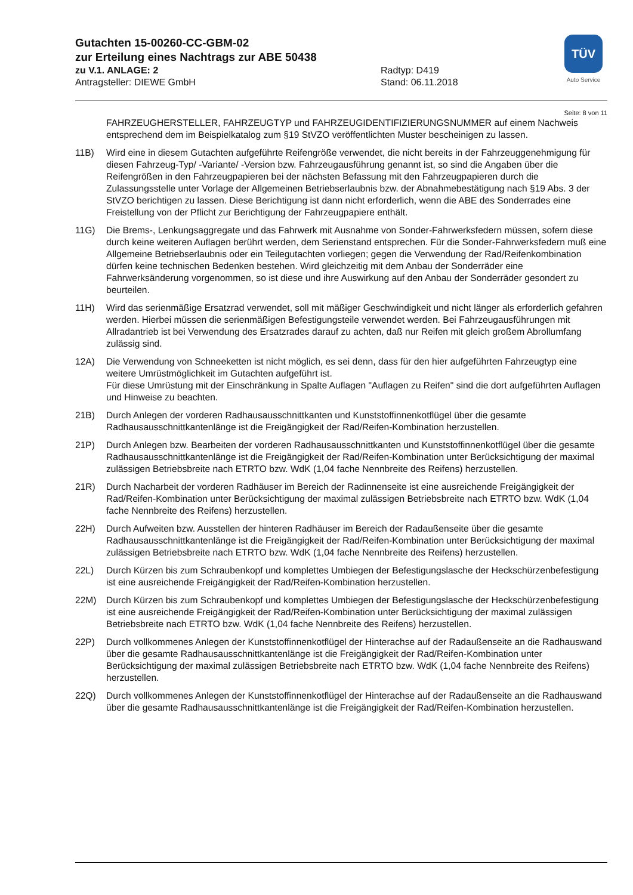Gutachten 15-00260-CC-GBM-02
zur Erteilung eines Nachtrags zur ABE 50438
zu V.1. ANLAGE: 2 Radtyp: D419
Antragsteller: DIEWE GmbH Stand: 06.11.2018
TÜV
Auto Service
Seite: 8 von 11
FAHRZEUGHERSTELLER, FAHRZEUGTYP und FAHRZEUGIDENTIFIZIERUNGSNUMMER auf einem Nachweis entsprechend dem im Beispielkatalog zum §19 StVZO veröffentlichten Muster bescheinigen zu lassen.
11B) Wird eine in diesem Gutachten aufgeführte Reifengröße verwendet, die nicht bereits in der Fahrzeuggenehmigung für diesen Fahrzeug-Typ/ -Variante/ -Version bzw. Fahrzeugausführung genannt ist, so sind die Angaben über die Reifengrößen in den Fahrzeugpapieren bei der nächsten Befassung mit den Fahrzeugpapieren durch die Zulassungsstelle unter Vorlage der Allgemeinen Betriebserlaubnis bzw. der Abnahmebestätigung nach §19 Abs. 3 der StVZO berichtigen zu lassen. Diese Berichtigung ist dann nicht erforderlich, wenn die ABE des Sonderrades eine Freistellung von der Pflicht zur Berichtigung der Fahrzeugpapiere enthält.
11G) Die Brems-, Lenkungsaggregate und das Fahrwerk mit Ausnahme von Sonder-Fahrwerksfedern müssen, sofern diese durch keine weiteren Auflagen berührt werden, dem Serienstand entsprechen. Für die Sonder-Fahrwerksfedern muß eine Allgemeine Betriebserlaubnis oder ein Teilegutachten vorliegen; gegen die Verwendung der Rad/Reifenkombination dürfen keine technischen Bedenken bestehen. Wird gleichzeitig mit dem Anbau der Sonderräder eine Fahrwerksänderung vorgenommen, so ist diese und ihre Auswirkung auf den Anbau der Sonderräder gesondert zu beurteilen.
11H) Wird das serienmäßige Ersatzrad verwendet, soll mit mäßiger Geschwindigkeit und nicht länger als erforderlich gefahren werden. Hierbei müssen die serienmäßigen Befestigungsteile verwendet werden. Bei Fahrzeugausführungen mit Allradantrieb ist bei Verwendung des Ersatzrades darauf zu achten, daß nur Reifen mit gleich großem Abrollumfang zulässig sind.
12A) Die Verwendung von Schneeketten ist nicht möglich, es sei denn, dass für den hier aufgeführten Fahrzeugtyp eine weitere Umrüstmöglichkeit im Gutachten aufgeführt ist.
Für diese Umrüstung mit der Einschränkung in Spalte Auflagen "Auflagen zu Reifen" sind die dort aufgeführten Auflagen und Hinweise zu beachten.
21B) Durch Anlegen der vorderen Radhausausschnittkanten und Kunststoffinnenkotflügel über die gesamte Radhausausschnittkantenlänge ist die Freigängigkeit der Rad/Reifen-Kombination herzustellen.
21P) Durch Anlegen bzw. Bearbeiten der vorderen Radhausausschnittkanten und Kunststoffinnenkotflügel über die gesamte Radhausausschnittkantenlänge ist die Freigängigkeit der Rad/Reifen-Kombination unter Berücksichtigung der maximal zulässigen Betriebsbreite nach ETRTO bzw. WdK (1,04 fache Nennbreite des Reifens) herzustellen.
21R) Durch Nacharbeit der vorderen Radhäuser im Bereich der Radinnenseite ist eine ausreichende Freigängigkeit der Rad/Reifen-Kombination unter Berücksichtigung der maximal zulässigen Betriebsbreite nach ETRTO bzw. WdK (1,04 fache Nennbreite des Reifens) herzustellen.
22H) Durch Aufweiten bzw. Ausstellen der hinteren Radhäuser im Bereich der Radaußenseite über die gesamte Radhausausschnittkantenlänge ist die Freigängigkeit der Rad/Reifen-Kombination unter Berücksichtigung der maximal zulässigen Betriebsbreite nach ETRTO bzw. WdK (1,04 fache Nennbreite des Reifens) herzustellen.
22L) Durch Kürzen bis zum Schraubenkopf und komplettes Umbiegen der Befestigungslasche der Heckschürzenbefestigung ist eine ausreichende Freigängigkeit der Rad/Reifen-Kombination herzustellen.
22M) Durch Kürzen bis zum Schraubenkopf und komplettes Umbiegen der Befestigungslasche der Heckschürzenbefestigung ist eine ausreichende Freigängigkeit der Rad/Reifen-Kombination unter Berücksichtigung der maximal zulässigen Betriebsbreite nach ETRTO bzw. WdK (1,04 fache Nennbreite des Reifens) herzustellen.
22P) Durch vollkommenes Anlegen der Kunststoffinnenkotflügel der Hinterachse auf der Radaußenseite an die Radhauswand über die gesamte Radhausausschnittkantenlänge ist die Freigängigkeit der Rad/Reifen-Kombination unter Berücksichtigung der maximal zulässigen Betriebsbreite nach ETRTO bzw. WdK (1,04 fache Nennbreite des Reifens) herzustellen.
22Q) Durch vollkommenes Anlegen der Kunststoffinnenkotflügel der Hinterachse auf der Radaußenseite an die Radhauswand über die gesamte Radhausausschnittkantenlänge ist die Freigängigkeit der Rad/Reifen-Kombination herzustellen.